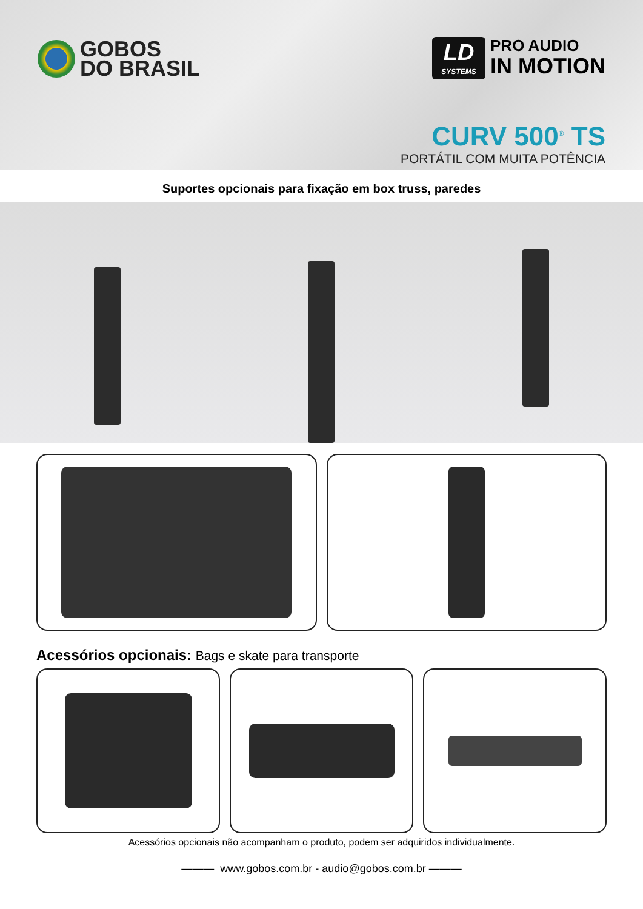GOBOS
DO BRASIL
LD
SYSTEMS
PRO AUDIO
IN MOTION
CURV 500<sup>®</sup> TS
PORTÁTIL COM MUITA POTÊNCIA
Suportes opcionais para fixação em box truss, paredes
Acessórios opcionais: Bags e skate para transporte
Acessórios opcionais não acompanham o produto, podem ser adquiridos individualmente.
——— www.gobos.com.br - audio@gobos.com.br ———